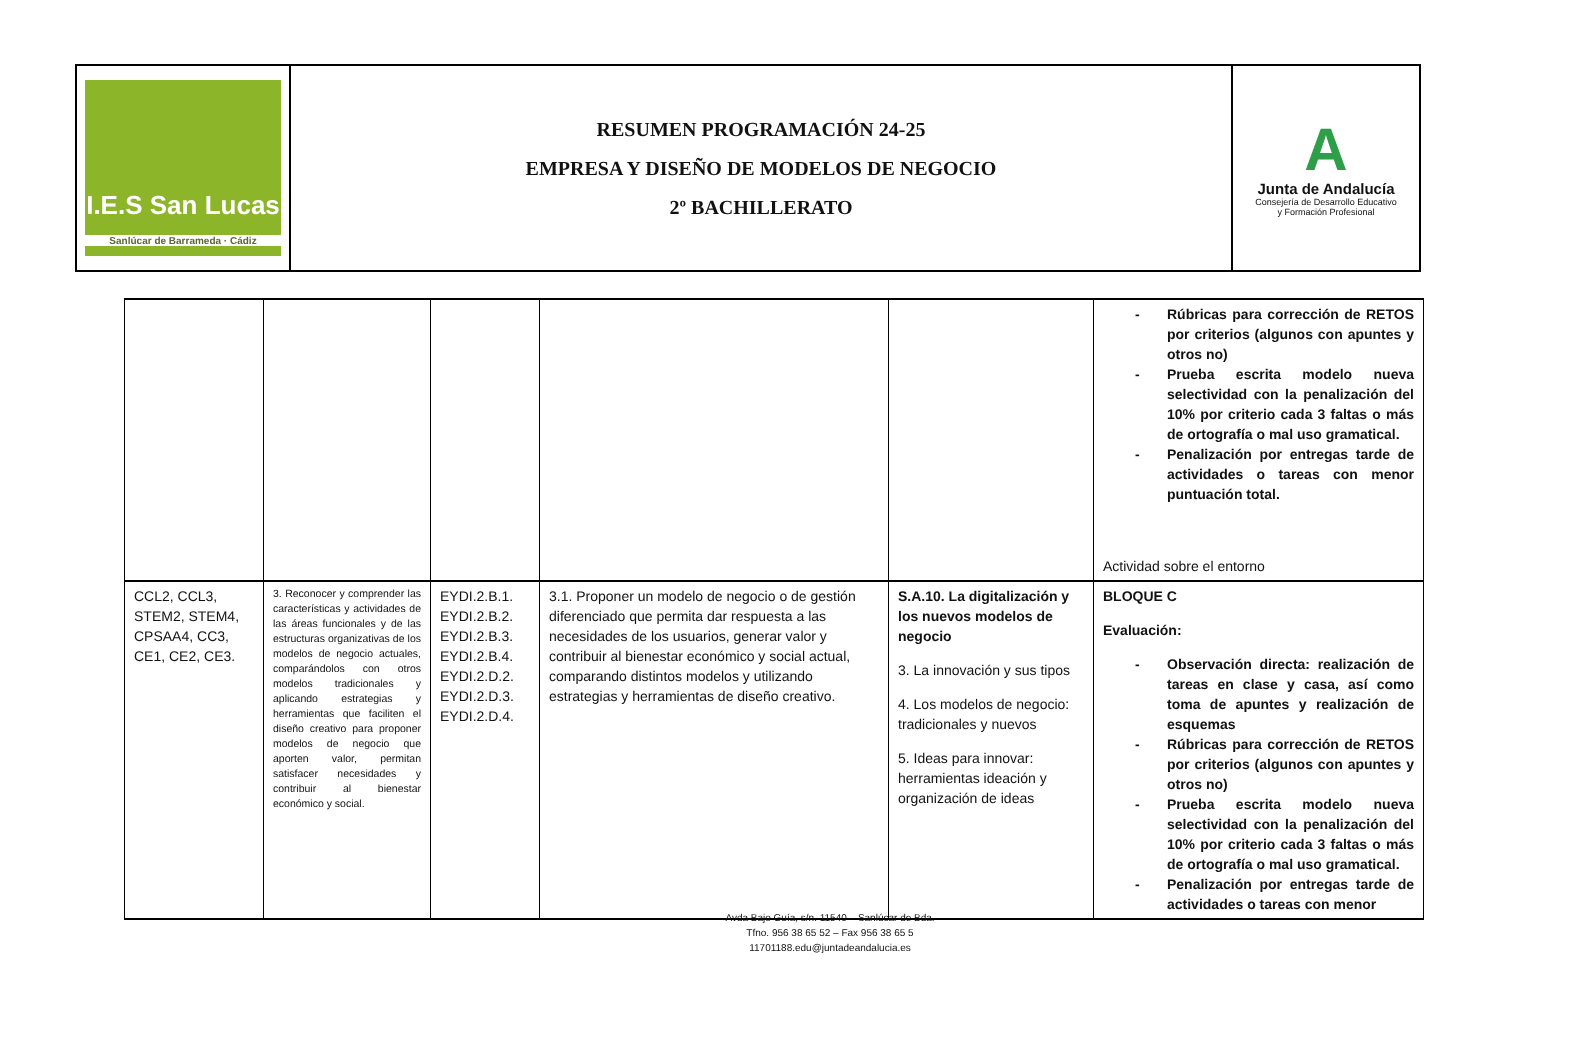| I.E.S San Lucas Sanlúcar de Barrameda · Cádiz | RESUMEN PROGRAMACIÓN 24-25 EMPRESA Y DISEÑO DE MODELOS DE NEGOCIO 2º BACHILLERATO | A Junta de Andalucía Consejería de Desarrollo Educativo y Formación Profesional |
| | | | | | - Rúbricas para corrección de RETOS por criterios (algunos con apuntes y otros no) - Prueba escrita modelo nueva selectividad con la penalización del 10% por criterio cada 3 faltas o más de ortografía o mal uso gramatical. - Penalización por entregas tarde de actividades o tareas con menor puntuación total. Actividad sobre el entorno |
| CCL2, CCL3, STEM2, STEM4, CPSAA4, CC3, CE1, CE2, CE3. | 3. Reconocer y comprender las características y actividades de las áreas funcionales y de las estructuras organizativas de los modelos de negocio actuales, comparándolos con otros modelos tradicionales y aplicando estrategias y herramientas que faciliten el diseño creativo para proponer modelos de negocio que aporten valor, permitan satisfacer necesidades y contribuir al bienestar económico y social. | EYDI.2.B.1. EYDI.2.B.2. EYDI.2.B.3. EYDI.2.B.4. EYDI.2.D.2. EYDI.2.D.3. EYDI.2.D.4. | 3.1. Proponer un modelo de negocio o de gestión diferenciado que permita dar respuesta a las necesidades de los usuarios, generar valor y contribuir al bienestar económico y social actual, comparando distintos modelos y utilizando estrategias y herramientas de diseño creativo. | S.A.10. La digitalización y los nuevos modelos de negocio 3. La innovación y sus tipos 4. Los modelos de negocio: tradicionales y nuevos 5. Ideas para innovar: herramientas ideación y organización de ideas | BLOQUE C Evaluación: - Observación directa: realización de tareas en clase y casa, así como toma de apuntes y realización de esquemas - Rúbricas para corrección de RETOS por criterios (algunos con apuntes y otros no) - Prueba escrita modelo nueva selectividad con la penalización del 10% por criterio cada 3 faltas o más de ortografía o mal uso gramatical. - Penalización por entregas tarde de actividades o tareas con menor |
Avda Bajo Guía, s/n. 11540 – Sanlúcar de Bda.
Tfno. 956 38 65 52 – Fax 956 38 65 5
11701188.edu@juntadeandalucia.es